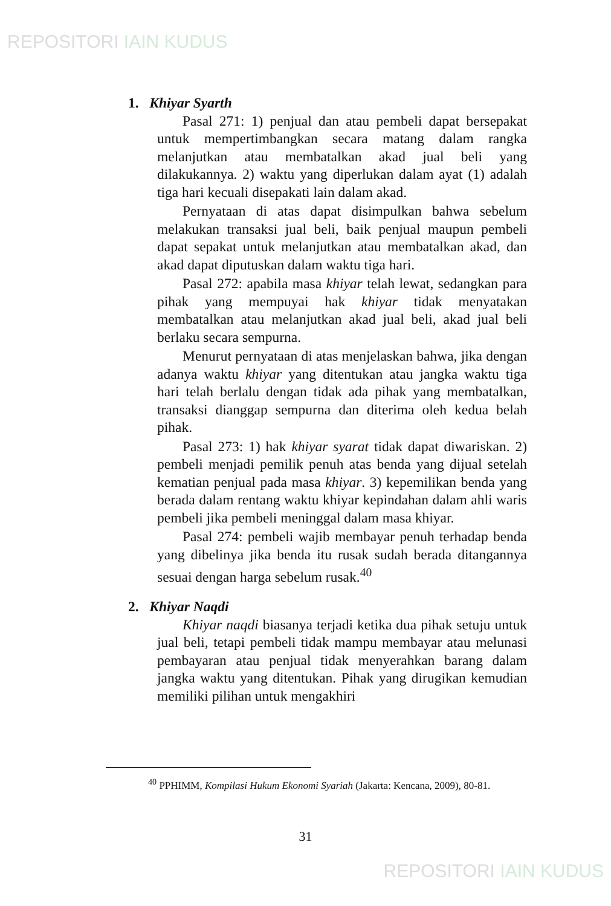REPOSITORI IAIN KUDUS
1. Khiyar Syarth
Pasal 271: 1) penjual dan atau pembeli dapat bersepakat untuk mempertimbangkan secara matang dalam rangka melanjutkan atau membatalkan akad jual beli yang dilakukannya. 2) waktu yang diperlukan dalam ayat (1) adalah tiga hari kecuali disepakati lain dalam akad.
Pernyataan di atas dapat disimpulkan bahwa sebelum melakukan transaksi jual beli, baik penjual maupun pembeli dapat sepakat untuk melanjutkan atau membatalkan akad, dan akad dapat diputuskan dalam waktu tiga hari.
Pasal 272: apabila masa khiyar telah lewat, sedangkan para pihak yang mempuyai hak khiyar tidak menyatakan membatalkan atau melanjutkan akad jual beli, akad jual beli berlaku secara sempurna.
Menurut pernyataan di atas menjelaskan bahwa, jika dengan adanya waktu khiyar yang ditentukan atau jangka waktu tiga hari telah berlalu dengan tidak ada pihak yang membatalkan, transaksi dianggap sempurna dan diterima oleh kedua belah pihak.
Pasal 273: 1) hak khiyar syarat tidak dapat diwariskan. 2) pembeli menjadi pemilik penuh atas benda yang dijual setelah kematian penjual pada masa khiyar. 3) kepemilikan benda yang berada dalam rentang waktu khiyar kepindahan dalam ahli waris pembeli jika pembeli meninggal dalam masa khiyar.
Pasal 274: pembeli wajib membayar penuh terhadap benda yang dibelinya jika benda itu rusak sudah berada ditangannya sesuai dengan harga sebelum rusak.<sup>40</sup>
2. Khiyar Naqdi
Khiyar naqdi biasanya terjadi ketika dua pihak setuju untuk jual beli, tetapi pembeli tidak mampu membayar atau melunasi pembayaran atau penjual tidak menyerahkan barang dalam jangka waktu yang ditentukan. Pihak yang dirugikan kemudian memiliki pilihan untuk mengakhiri
<sup>40</sup> PPHIMM, Kompilasi Hukum Ekonomi Syariah (Jakarta: Kencana, 2009), 80-81.
31
REPOSITORI IAIN KUDUS